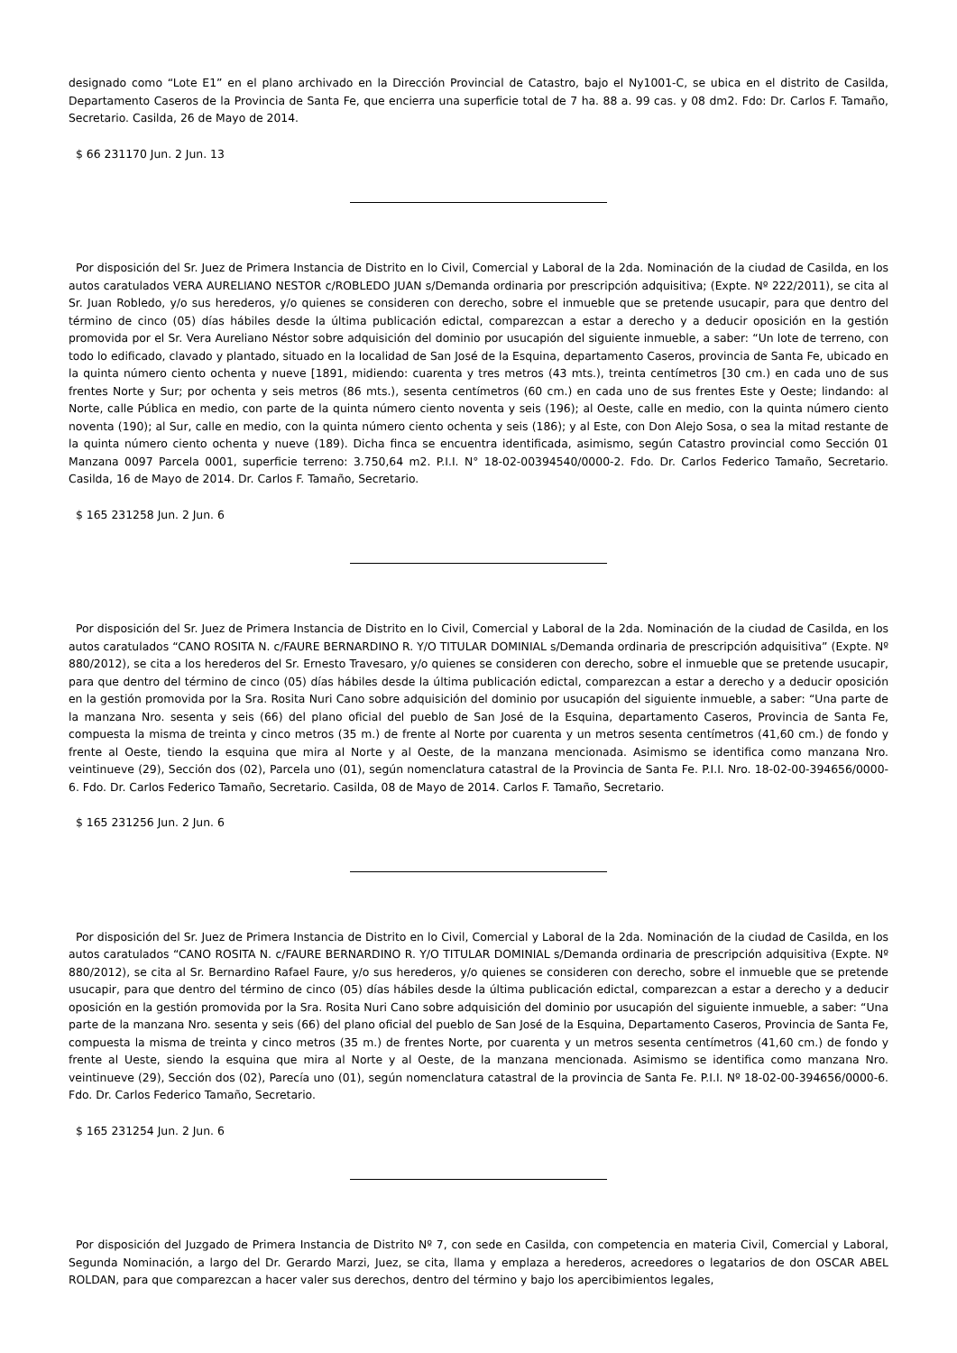designado como “Lote E1” en el plano archivado en la Dirección Provincial de Catastro, bajo el Ny1001-C, se ubica en el distrito de Casilda, Departamento Caseros de la Provincia de Santa Fe, que encierra una superficie total de 7 ha. 88 a. 99 cas. y 08 dm2. Fdo: Dr. Carlos F. Tamaño, Secretario. Casilda, 26 de Mayo de 2014.
$ 66 231170 Jun. 2 Jun. 13
Por disposición del Sr. Juez de Primera Instancia de Distrito en lo Civil, Comercial y Laboral de la 2da. Nominación de la ciudad de Casilda, en los autos caratulados VERA AURELIANO NESTOR c/ROBLEDO JUAN s/Demanda ordinaria por prescripción adquisitiva; (Expte. Nº 222/2011), se cita al Sr. Juan Robledo, y/o sus herederos, y/o quienes se consideren con derecho, sobre el inmueble que se pretende usucapir, para que dentro del término de cinco (05) días hábiles desde la última publicación edictal, comparezcan a estar a derecho y a deducir oposición en la gestión promovida por el Sr. Vera Aureliano Néstor sobre adquisición del dominio por usucapión del siguiente inmueble, a saber: “Un lote de terreno, con todo lo edificado, clavado y plantado, situado en la localidad de San José de la Esquina, departamento Caseros, provincia de Santa Fe, ubicado en la quinta número ciento ochenta y nueve [1891, midiendo: cuarenta y tres metros (43 mts.), treinta centímetros [30 cm.) en cada uno de sus frentes Norte y Sur; por ochenta y seis metros (86 mts.), sesenta centímetros (60 cm.) en cada uno de sus frentes Este y Oeste; lindando: al Norte, calle Pública en medio, con parte de la quinta número ciento noventa y seis (196); al Oeste, calle en medio, con la quinta número ciento noventa (190); al Sur, calle en medio, con la quinta número ciento ochenta y seis (186); y al Este, con Don Alejo Sosa, o sea la mitad restante de la quinta número ciento ochenta y nueve (189). Dicha finca se encuentra identificada, asimismo, según Catastro provincial como Sección 01 Manzana 0097 Parcela 0001, superficie terreno: 3.750,64 m2. P.I.I. N° 18-02-00394540/0000-2. Fdo. Dr. Carlos Federico Tamaño, Secretario. Casilda, 16 de Mayo de 2014. Dr. Carlos F. Tamaño, Secretario.
$ 165 231258 Jun. 2 Jun. 6
Por disposición del Sr. Juez de Primera Instancia de Distrito en lo Civil, Comercial y Laboral de la 2da. Nominación de la ciudad de Casilda, en los autos caratulados “CANO ROSITA N. c/FAURE BERNARDINO R. Y/O TITULAR DOMINIAL s/Demanda ordinaria de prescripción adquisitiva” (Expte. Nº 880/2012), se cita a los herederos del Sr. Ernesto Travesaro, y/o quienes se consideren con derecho, sobre el inmueble que se pretende usucapir, para que dentro del término de cinco (05) días hábiles desde la última publicación edictal, comparezcan a estar a derecho y a deducir oposición en la gestión promovida por la Sra. Rosita Nuri Cano sobre adquisición del dominio por usucapión del siguiente inmueble, a saber: “Una parte de la manzana Nro. sesenta y seis (66) del plano oficial del pueblo de San José de la Esquina, departamento Caseros, Provincia de Santa Fe, compuesta la misma de treinta y cinco metros (35 m.) de frente al Norte por cuarenta y un metros sesenta centímetros (41,60 cm.) de fondo y frente al Oeste, tiendo la esquina que mira al Norte y al Oeste, de la manzana mencionada. Asimismo se identifica como manzana Nro. veintinueve (29), Sección dos (02), Parcela uno (01), según nomenclatura catastral de la Provincia de Santa Fe. P.I.I. Nro. 18-02-00-394656/0000-6. Fdo. Dr. Carlos Federico Tamaño, Secretario. Casilda, 08 de Mayo de 2014. Carlos F. Tamaño, Secretario.
$ 165 231256 Jun. 2 Jun. 6
Por disposición del Sr. Juez de Primera Instancia de Distrito en lo Civil, Comercial y Laboral de la 2da. Nominación de la ciudad de Casilda, en los autos caratulados “CANO ROSITA N. c/FAURE BERNARDINO R. Y/O TITULAR DOMINIAL s/Demanda ordinaria de prescripción adquisitiva (Expte. Nº 880/2012), se cita al Sr. Bernardino Rafael Faure, y/o sus herederos, y/o quienes se consideren con derecho, sobre el inmueble que se pretende usucapir, para que dentro del término de cinco (05) días hábiles desde la última publicación edictal, comparezcan a estar a derecho y a deducir oposición en la gestión promovida por la Sra. Rosita Nuri Cano sobre adquisición del dominio por usucapión del siguiente inmueble, a saber: “Una parte de la manzana Nro. sesenta y seis (66) del plano oficial del pueblo de San José de la Esquina, Departamento Caseros, Provincia de Santa Fe, compuesta la misma de treinta y cinco metros (35 m.) de frentes Norte, por cuarenta y un metros sesenta centímetros (41,60 cm.) de fondo y frente al Ueste, siendo la esquina que mira al Norte y al Oeste, de la manzana mencionada. Asimismo se identifica como manzana Nro. veintinueve (29), Sección dos (02), Parecía uno (01), según nomenclatura catastral de la provincia de Santa Fe. P.I.I. Nº 18-02-00-394656/0000-6. Fdo. Dr. Carlos Federico Tamaño, Secretario.
$ 165 231254 Jun. 2 Jun. 6
Por disposición del Juzgado de Primera Instancia de Distrito Nº 7, con sede en Casilda, con competencia en materia Civil, Comercial y Laboral, Segunda Nominación, a largo del Dr. Gerardo Marzi, Juez, se cita, llama y emplaza a herederos, acreedores o legatarios de don OSCAR ABEL ROLDAN, para que comparezcan a hacer valer sus derechos, dentro del término y bajo los apercibimientos legales,